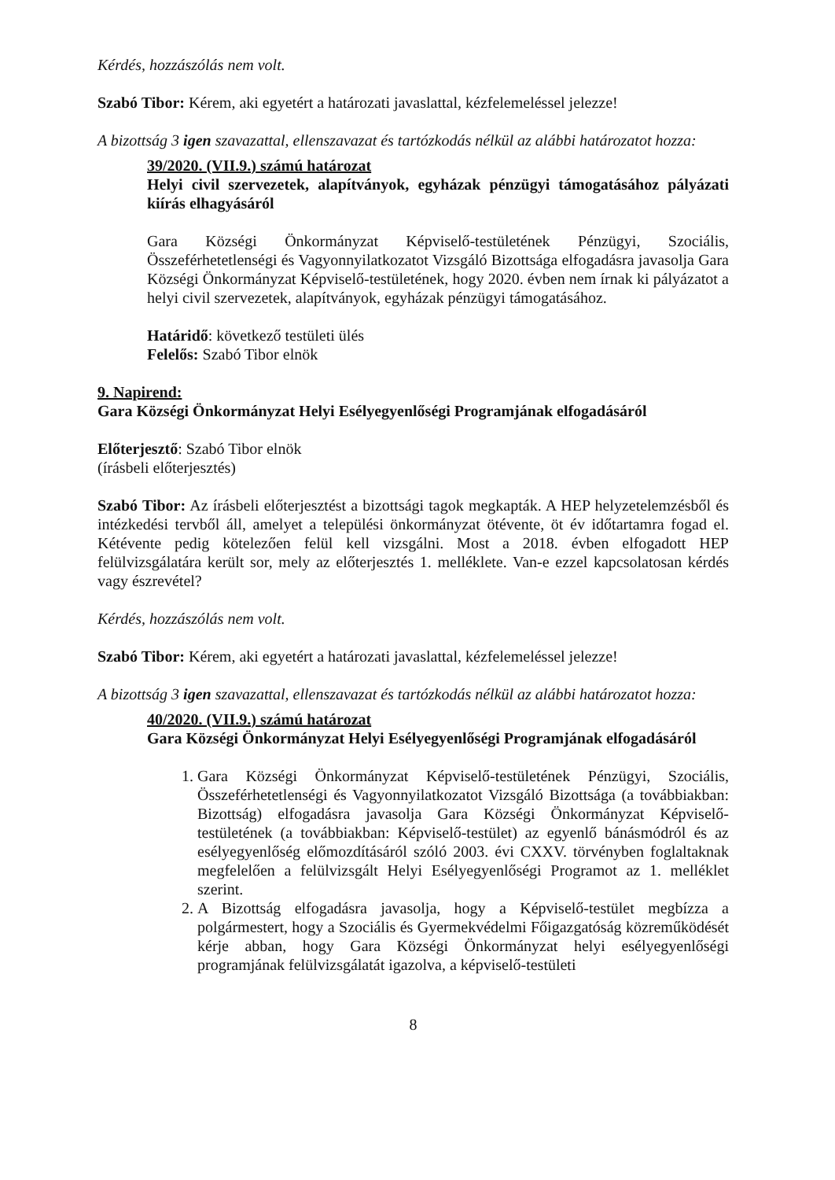Kérdés, hozzászólás nem volt.
Szabó Tibor: Kérem, aki egyetért a határozati javaslattal, kézfelemeléssel jelezze!
A bizottság 3 igen szavazattal, ellenszavazat és tartózkodás nélkül az alábbi határozatot hozza:
39/2020. (VII.9.) számú határozat
Helyi civil szervezetek, alapítványok, egyházak pénzügyi támogatásához pályázati kiírás elhagyásáról
Gara Községi Önkormányzat Képviselő-testületének Pénzügyi, Szociális, Összeférhetetlenségi és Vagyonnyilatkozatot Vizsgáló Bizottsága elfogadásra javasolja Gara Községi Önkormányzat Képviselő-testületének, hogy 2020. évben nem írnak ki pályázatot a helyi civil szervezetek, alapítványok, egyházak pénzügyi támogatásához.
Határidő: következő testületi ülés
Felelős: Szabó Tibor elnök
9. Napirend:
Gara Községi Önkormányzat Helyi Esélyegyenlőségi Programjának elfogadásáról
Előterjesztő: Szabó Tibor elnök
(írásbeli előterjesztés)
Szabó Tibor: Az írásbeli előterjesztést a bizottsági tagok megkapták. A HEP helyzetelemzésből és intézkedési tervből áll, amelyet a települési önkormányzat ötévente, öt év időtartamra fogad el. Kétévente pedig kötelezően felül kell vizsgálni. Most a 2018. évben elfogadott HEP felülvizsgálatára került sor, mely az előterjesztés 1. melléklete. Van-e ezzel kapcsolatosan kérdés vagy észrevétel?
Kérdés, hozzászólás nem volt.
Szabó Tibor: Kérem, aki egyetért a határozati javaslattal, kézfelemeléssel jelezze!
A bizottság 3 igen szavazattal, ellenszavazat és tartózkodás nélkül az alábbi határozatot hozza:
40/2020. (VII.9.) számú határozat
Gara Községi Önkormányzat Helyi Esélyegyenlőségi Programjának elfogadásáról
1. Gara Községi Önkormányzat Képviselő-testületének Pénzügyi, Szociális, Összeférhetetlenségi és Vagyonnyilatkozatot Vizsgáló Bizottsága (a továbbiakban: Bizottság) elfogadásra javasolja Gara Községi Önkormányzat Képviselő-testületének (a továbbiakban: Képviselő-testület) az egyenlő bánásmódról és az esélyegyenlőség előmozdításáról szóló 2003. évi CXXV. törvényben foglaltaknak megfelelően a felülvizsgált Helyi Esélyegyenlőségi Programot az 1. melléklet szerint.
2. A Bizottság elfogadásra javasolja, hogy a Képviselő-testület megbízza a polgármestert, hogy a Szociális és Gyermekvédelmi Főigazgatóság közreműködését kérje abban, hogy Gara Községi Önkormányzat helyi esélyegyenlőségi programjának felülvizsgálatát igazolva, a képviselő-testületi
8